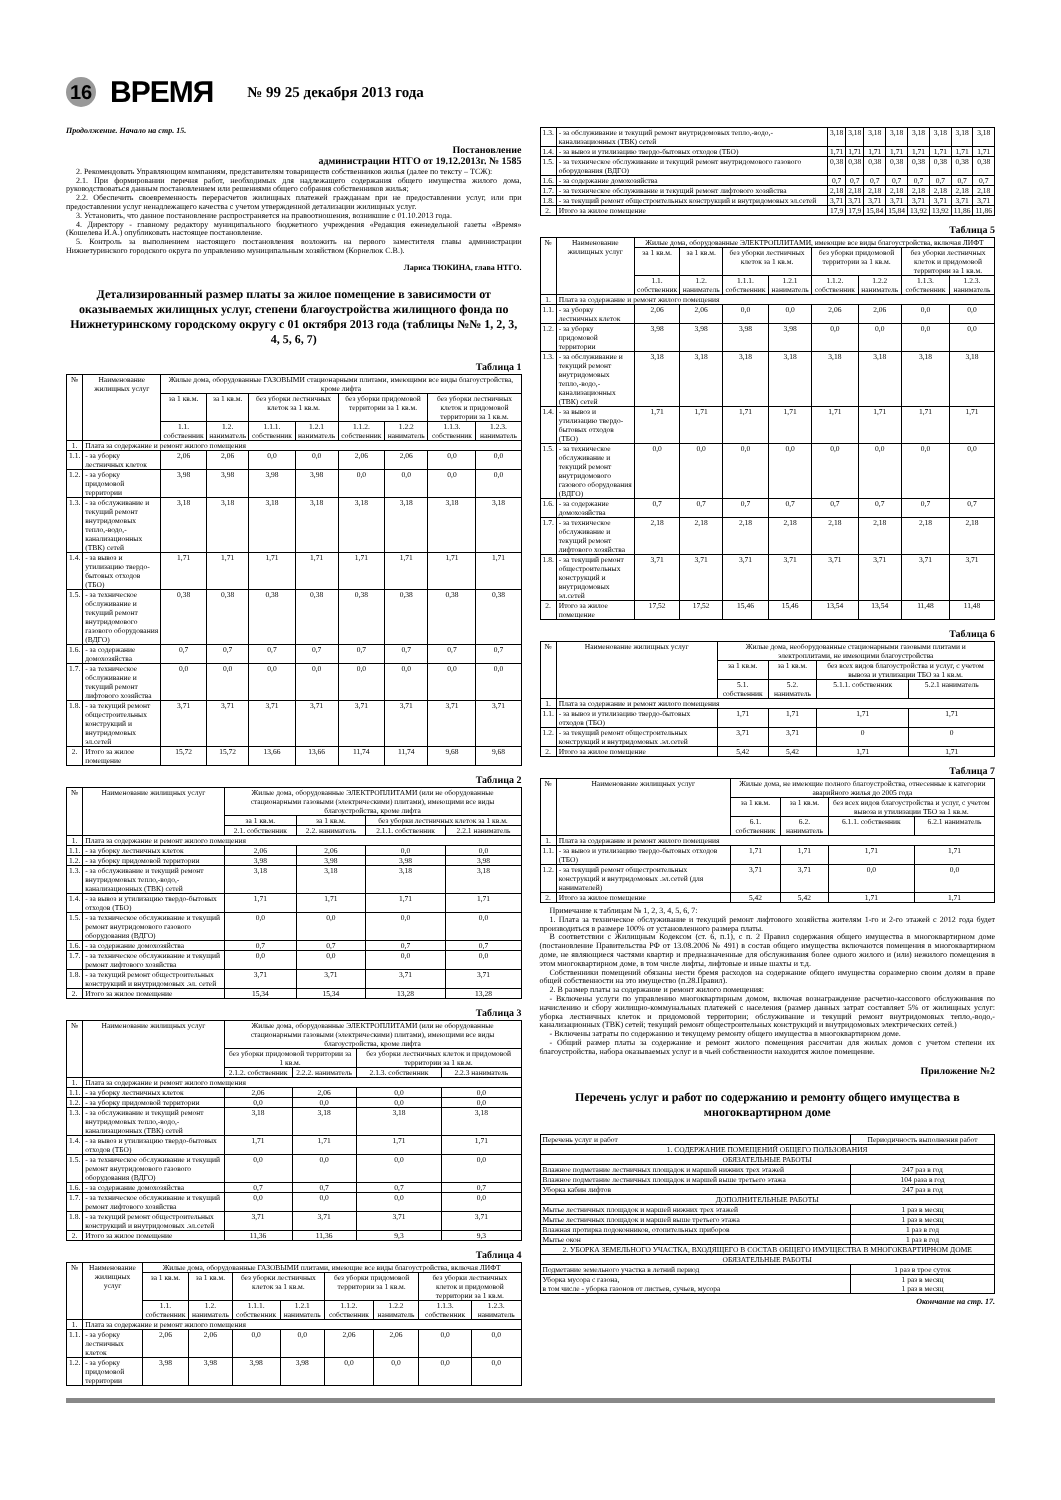16
ВРЕМЯ
№ 99 25 декабря 2013 года
Продолжение. Начало на стр. 15.
Постановление
администрации НТГО от 19.12.2013г. № 1585
2. Рекомендовать Управляющим компаниям, представителям товариществ собственников жилья (далее по тексту – ТСЖ):
2.1. При формировании перечня работ, необходимых для надлежащего содержания общего имущества жилого дома, руководствоваться данным постановлением или решениями общего собрания собственников жилья;
2.2. Обеспечить своевременность перерасчетов жилищных платежей гражданам при не предоставлении услуг, или при предоставлении услуг ненадлежащего качества с учетом утвержденной детализации жилищных услуг.
3. Установить, что данное постановление распространяется на правоотношения, возникшие с 01.10.2013 года.
4. Директору - главному редактору муниципального бюджетного учреждения «Редакция еженедельной газеты «Время» (Кошелева И.А.) опубликовать настоящее постановление.
5. Контроль за выполнением настоящего постановления возложить на первого заместителя главы администрации Нижнетуринского городского округа по управлению муниципальным хозяйством (Корнелюк С.В.).
Лариса ТЮКИНА, глава НТГО.
Детализированный размер платы за жилое помещение в зависимости от оказываемых жилищных услуг, степени благоустройства жилищного фонда по Нижнетуринскому городскому округу с 01 октября 2013 года (таблицы №№ 1, 2, 3, 4, 5, 6, 7)
Таблица 1
| № | Наименование жилищных услуг | Жилые дома, оборудованные ГАЗОВЫМИ стационарными плитами, имеющими все виды благоустройства, кроме лифта | | | | | | | |
| --- | --- | --- | --- | --- | --- | --- | --- | --- | --- |
| | | за 1 кв.м. | за 1 кв.м. | без уборки лестничных клеток за 1 кв.м. | | без уборки придомовой территории за 1 кв.м. | | без уборки лестничных клеток и придомовой территории за 1 кв.м. | |
| | | 1.1. собственник | 1.2. наниматель | 1.1.1. собственник | 1.2.1 наниматель | 1.1.2. собственник | 1.2.2 наниматель | 1.1.3. собственник | 1.2.3. наниматель |
| 1. | Плата за содержание и ремонт жилого помещения | | | | | | | | |
| 1.1. | - за уборку лестничных клеток | 2,06 | 2,06 | 0,0 | 0,0 | 2,06 | 2,06 | 0,0 | 0,0 |
| 1.2. | - за уборку придомовой территории | 3,98 | 3,98 | 3,98 | 3,98 | 0,0 | 0,0 | 0,0 | 0,0 |
| 1.3. | - за обслуживание и текущий ремонт внутридомовых тепло,-водо,-канализационных (ТВК) сетей | 3,18 | 3,18 | 3,18 | 3,18 | 3,18 | 3,18 | 3,18 | 3,18 |
| 1.4. | - за вывоз и утилизацию твердо-бытовых отходов (ТБО) | 1,71 | 1,71 | 1,71 | 1,71 | 1,71 | 1,71 | 1,71 | 1,71 |
| 1.5. | - за техническое обслуживание и текущий ремонт внутридомового газового оборудования (ВДГО) | 0,38 | 0,38 | 0,38 | 0,38 | 0,38 | 0,38 | 0,38 | 0,38 |
| 1.6. | - за содержание домохозяйства | 0,7 | 0,7 | 0,7 | 0,7 | 0,7 | 0,7 | 0,7 | 0,7 |
| 1.7. | - за техническое обслуживание и текущий ремонт лифтового хозяйства | 0,0 | 0,0 | 0,0 | 0,0 | 0,0 | 0,0 | 0,0 | 0,0 |
| 1.8. | - за текущий ремонт общестроительных конструкций и внутридомовых эл.сетей | 3,71 | 3,71 | 3,71 | 3,71 | 3,71 | 3,71 | 3,71 | 3,71 |
| 2. | Итого за жилое помещение | 15,72 | 15,72 | 13,66 | 13,66 | 11,74 | 11,74 | 9,68 | 9,68 |
Таблица 2
| № | Наименование жилищных услуг | Жилые дома, оборудованные ЭЛЕКТРОПЛИТАМИ (или не оборудованные стационарными газовыми (электрическими) плитами), имеющими все виды благоустройства, кроме лифта | | | |
| --- | --- | --- | --- | --- | --- |
| | | за 1 кв.м. | за 1 кв.м. | без уборки лестничных клеток за 1 кв.м. | |
| | | 2.1. собственник | 2.2. наниматель | 2.1.1. собственник | 2.2.1 наниматель |
| 1. | Плата за содержание и ремонт жилого помещения | | | | |
| 1.1. | - за уборку лестничных клеток | 2,06 | 2,06 | 0,0 | 0,0 |
| 1.2. | - за уборку придомовой территории | 3,98 | 3,98 | 3,98 | 3,98 |
| 1.3. | - за обслуживание и текущий ремонт внутридомовых тепло,-водо,-канализационных (ТВК) сетей | 3,18 | 3,18 | 3,18 | 3,18 |
| 1.4. | - за вывоз и утилизацию твердо-бытовых отходов (ТБО) | 1,71 | 1,71 | 1,71 | 1,71 |
| 1.5. | - за техническое обслуживание и текущий ремонт внутридомового газового оборудования (ВДГО) | 0,0 | 0,0 | 0,0 | 0,0 |
| 1.6. | - за содержание домохозяйства | 0,7 | 0,7 | 0,7 | 0,7 |
| 1.7. | - за техническое обслуживание и текущий ремонт лифтового хозяйства | 0,0 | 0,0 | 0,0 | 0,0 |
| 1.8. | - за текущий ремонт общестроительных конструкций и внутридомовых .эл. сетей | 3,71 | 3,71 | 3,71 | 3,71 |
| 2. | Итого за жилое помещение | 15,34 | 15,34 | 13,28 | 13,28 |
Таблица 3
| № | Наименование жилищных услуг | Жилые дома, оборудованные ЭЛЕКТРОПЛИТАМИ (или не оборудованные стационарными газовыми (электрическими) плитами), имеющими все виды благоустройства, кроме лифта | | | |
| --- | --- | --- | --- | --- | --- |
| | | без уборки придомовой территории за 1 кв.м. | | без уборки лестничных клеток и придомовой территории за 1 кв.м. | |
| | | 2.1.2. собственник | 2.2.2. наниматель | 2.1.3. собственник | 2.2.3 наниматель |
| 1. | Плата за содержание и ремонт жилого помещения | | | | |
| 1.1. | - за уборку лестничных клеток | 2,06 | 2,06 | 0,0 | 0,0 |
| 1.2. | - за уборку придомовой территории | 0,0 | 0,0 | 0,0 | 0,0 |
| 1.3. | - за обслуживание и текущий ремонт внутридомовых тепло,-водо,-канализационных (ТВК) сетей | 3,18 | 3,18 | 3,18 | 3,18 |
| 1.4. | - за вывоз и утилизацию твердо-бытовых отходов (ТБО) | 1,71 | 1,71 | 1,71 | 1,71 |
| 1.5. | - за техническое обслуживание и текущий ремонт внутридомового газового оборудования (ВДГО) | 0,0 | 0,0 | 0,0 | 0,0 |
| 1.6. | - за содержание домохозяйства | 0,7 | 0,7 | 0,7 | 0,7 |
| 1.7. | - за техническое обслуживание и текущий ремонт лифтового хозяйства | 0,0 | 0,0 | 0,0 | 0,0 |
| 1.8. | - за текущий ремонт общестроительных конструкций и внутридомовых .эл.сетей | 3,71 | 3,71 | 3,71 | 3,71 |
| 2. | Итого за жилое помещение | 11,36 | 11,36 | 9,3 | 9,3 |
Таблица 4
| № | Наименование жилищных услуг | Жилые дома, оборудованные ГАЗОВЫМИ плитами, имеющие все виды благоустройства, включая ЛИФТ | | | | | | | |
| --- | --- | --- | --- | --- | --- | --- | --- | --- | --- |
| | | за 1 кв.м. | за 1 кв.м. | без уборки лестничных клеток за 1 кв.м. | | без уборки придомовой территории за 1 кв.м. | | без уборки лестничных клеток и придомовой территории за 1 кв.м. | |
| | | 1.1. собственник | 1.2. наниматель | 1.1.1. собственник | 1.2.1 наниматель | 1.1.2. собственник | 1.2.2 наниматель | 1.1.3. собственник | 1.2.3. наниматель |
| 1. | Плата за содержание и ремонт жилого помещения | | | | | | | | |
| 1.1. | - за уборку лестничных клеток | 2,06 | 2,06 | 0,0 | 0,0 | 2,06 | 2,06 | 0,0 | 0,0 |
| 1.2. | - за уборку придомовой территории | 3,98 | 3,98 | 3,98 | 3,98 | 0,0 | 0,0 | 0,0 | 0,0 |
| 1.3. | - за обслуживание и текущий ремонт внутридомовых тепло,-водо,-канализационных (ТВК) сетей | 3,18 | 3,18 | 3,18 | 3,18 | 3,18 | 3,18 | 3,18 | 3,18 |
| 1.4. | - за вывоз и утилизацию твердо-бытовых отходов (ТБО) | 1,71 | 1,71 | 1,71 | 1,71 | 1,71 | 1,71 | 1,71 | 1,71 |
| 1.5. | - за техническое обслуживание и текущий ремонт внутридомового газового оборудования (ВДГО) | 0,38 | 0,38 | 0,38 | 0,38 | 0,38 | 0,38 | 0,38 | 0,38 |
| 1.6. | - за содержание домохозяйства | 0,7 | 0,7 | 0,7 | 0,7 | 0,7 | 0,7 | 0,7 | 0,7 |
| 1.7. | - за техническое обслуживание и текущий ремонт лифтового хозяйства | 2,18 | 2,18 | 2,18 | 2,18 | 2,18 | 2,18 | 2,18 | 2,18 |
| 1.8. | - за текущий ремонт общестроительных конструкций и внутридомовых эл.сетей | 3,71 | 3,71 | 3,71 | 3,71 | 3,71 | 3,71 | 3,71 | 3,71 |
| 2. | Итого за жилое помещение | 17,9 | 17,9 | 15,84 | 15,84 | 13,92 | 13,92 | 11,86 | 11,86 |
Таблица 5
| № | Наименование жилищных услуг | Жилые дома, оборудованные ЭЛЕКТРОПЛИТАМИ, имеющие все виды благоустройства, включая ЛИФТ | | | | | | | |
| --- | --- | --- | --- | --- | --- | --- | --- | --- | --- |
| | | за 1 кв.м. | за 1 кв.м. | без уборки лестничных клеток за 1 кв.м. | | без уборки придомовой территории за 1 кв.м. | | без уборки лестничных клеток и придомовой территории за 1 кв.м. | |
| | | 1.1. собственник | 1.2. наниматель | 1.1.1. собственник | 1.2.1 наниматель | 1.1.2. собственник | 1.2.2 наниматель | 1.1.3. собственник | 1.2.3. наниматель |
| 1. | Плата за содержание и ремонт жилого помещения | | | | | | | | |
| 1.1. | - за уборку лестничных клеток | 2,06 | 2,06 | 0,0 | 0,0 | 2,06 | 2,06 | 0,0 | 0,0 |
| 1.2. | - за уборку придомовой территории | 3,98 | 3,98 | 3,98 | 3,98 | 0,0 | 0,0 | 0,0 | 0,0 |
| 1.3. | - за обслуживание и текущий ремонт внутридомовых тепло,-водо,-канализационных (ТВК) сетей | 3,18 | 3,18 | 3,18 | 3,18 | 3,18 | 3,18 | 3,18 | 3,18 |
| 1.4. | - за вывоз и утилизацию твердо-бытовых отходов (ТБО) | 1,71 | 1,71 | 1,71 | 1,71 | 1,71 | 1,71 | 1,71 | 1,71 |
| 1.5. | - за техническое обслуживание и текущий ремонт внутридомового газового оборудования (ВДГО) | 0,0 | 0,0 | 0,0 | 0,0 | 0,0 | 0,0 | 0,0 | 0,0 |
| 1.6. | - за содержание домохозяйства | 0,7 | 0,7 | 0,7 | 0,7 | 0,7 | 0,7 | 0,7 | 0,7 |
| 1.7. | - за техническое обслуживание и текущий ремонт лифтового хозяйства | 2,18 | 2,18 | 2,18 | 2,18 | 2,18 | 2,18 | 2,18 | 2,18 |
| 1.8. | - за текущий ремонт общестроительных конструкций и внутридомовых эл.сетей | 3,71 | 3,71 | 3,71 | 3,71 | 3,71 | 3,71 | 3,71 | 3,71 |
| 2. | Итого за жилое помещение | 17,52 | 17,52 | 15,46 | 15,46 | 13,54 | 13,54 | 11,48 | 11,48 |
Таблица 6
| № | Наименование жилищных услуг | Жилые дома, необорудованные стационарными газовыми плитами и электроплитами, не имеющими благоустройства | | | |
| --- | --- | --- | --- | --- | --- |
| | | за 1 кв.м. | за 1 кв.м. | без всех видов благоустройства и услуг, с учетом вывоза и утилизации ТБО за 1 кв.м. | |
| | | 5.1. собственник | 5.2. наниматель | 5.1.1. собственник | 5.2.1 наниматель |
| 1. | Плата за содержание и ремонт жилого помещения | | | | |
| 1.1. | - за вывоз и утилизацию твердо-бытовых отходов (ТБО) | 1,71 | 1,71 | 1,71 | 1,71 |
| 1.2. | - за текущий ремонт общестроительных конструкций и внутридомовых .эл.сетей | 3,71 | 3,71 | 0 | 0 |
| 2. | Итого за жилое помещение | 5,42 | 5,42 | 1,71 | 1,71 |
Таблица 7
| № | Наименование жилищных услуг | Жилые дома, не имеющие полного благоустройства, отнесенные к категории аварийного жилья до 2005 года | | | |
| --- | --- | --- | --- | --- | --- |
| | | за 1 кв.м. | за 1 кв.м. | без всех видов благоустройства и услуг, с учетом вывоза и утилизации ТБО за 1 кв.м. | |
| | | 6.1. собственник | 6.2. наниматель | 6.1.1. собственник | 6.2.1 наниматель |
| 1. | Плата за содержание и ремонт жилого помещения | | | | |
| 1.1. | - за вывоз и утилизацию твердо-бытовых отходов (ТБО) | 1,71 | 1,71 | 1,71 | 1,71 |
| 1.2. | - за текущий ремонт общестроительных конструкций и внутридомовых .эл.сетей (для нанимателей) | 3,71 | 3,71 | 0,0 | 0,0 |
| 2. | Итого за жилое помещение | 5,42 | 5,42 | 1,71 | 1,71 |
Примечание к таблицам № 1, 2, 3, 4, 5, 6, 7:
1. Плата за техническое обслуживание и текущий ремонт лифтового хозяйства жителям 1-го и 2-го этажей с 2012 года будет производиться в размере 100% от установленного размера платы.
В соответствии с Жилищным Кодексом (ст. 6, п.1), с п. 2 Правил содержания общего имущества в многоквартирном доме (постановление Правительства РФ от 13.08.2006 № 491) в состав общего имущества включаются помещения в многоквартирном доме, не являющиеся частями квартир и предназначенные для обслуживания более одного жилого и (или) нежилого помещения в этом многоквартирном доме, в том числе лифты, лифтовые и иные шахты и т.д.
Собственники помещений обязаны нести бремя расходов на содержание общего имущества соразмерно своим долям в праве общей собственности на это имущество (п.28.Правил).
2. В размер платы за содержание и ремонт жилого помещения:
- Включены услуги по управлению многоквартирным домом, включая вознаграждение расчетно-кассового обслуживания по начислению и сбору жилищно-коммунальных платежей с населения (размер данных затрат составляет 5% от жилищных услуг: уборка лестничных клеток и придомовой территории; обслуживание и текущий ремонт внутридомовых тепло,-водо,-канализационных (ТВК) сетей; текущий ремонт общестроительных конструкций и внутридомовых электрических сетей.)
- Включены затраты по содержанию и текущему ремонту общего имущества в многоквартирном доме.
- Общий размер платы за содержание и ремонт жилого помещения рассчитан для жилых домов с учетом степени их благоустройства, набора оказываемых услуг и в чьей собственности находится жилое помещение.
Приложение №2
Перечень услуг и работ по содержанию и ремонту общего имущества в многоквартирном доме
| Перечень услуг и работ | Периодичность выполнения работ |
| --- | --- |
| 1. СОДЕРЖАНИЕ ПОМЕЩЕНИЙ ОБЩЕГО ПОЛЬЗОВАНИЯ | |
| ОБЯЗАТЕЛЬНЫЕ РАБОТЫ | |
| Влажное подметание лестничных площадок и маршей нижних трех этажей | 247 раз в год |
| Влажное подметание лестничных площадок и маршей выше третьего этажа | 104 раза в год |
| Уборка кабин лифтов | 247 раз в год |
| ДОПОЛНИТЕЛЬНЫЕ РАБОТЫ | |
| Мытье лестничных площадок и маршей нижних трех этажей | 1 раз в месяц |
| Мытье лестничных площадок и маршей выше третьего этажа | 1 раз в месяц |
| Влажная протирка подоконников, отопительных приборов | 1 раз в год |
| Мытье окон | 1 раз в год |
| 2. УБОРКА ЗЕМЕЛЬНОГО УЧАСТКА, ВХОДЯЩЕГО В СОСТАВ ОБЩЕГО ИМУЩЕСТВА В МНОГОКВАРТИРНОМ ДОМЕ | |
| ОБЯЗАТЕЛЬНЫЕ РАБОТЫ | |
| Подметание земельного участка в летний период | 1 раз в трое суток |
| Уборка мусора с газона, в том числе - уборка газонов от листьев, сучьев, мусора | 1 раз в месяц 1 раз в месяц |
Окончание на стр. 17.